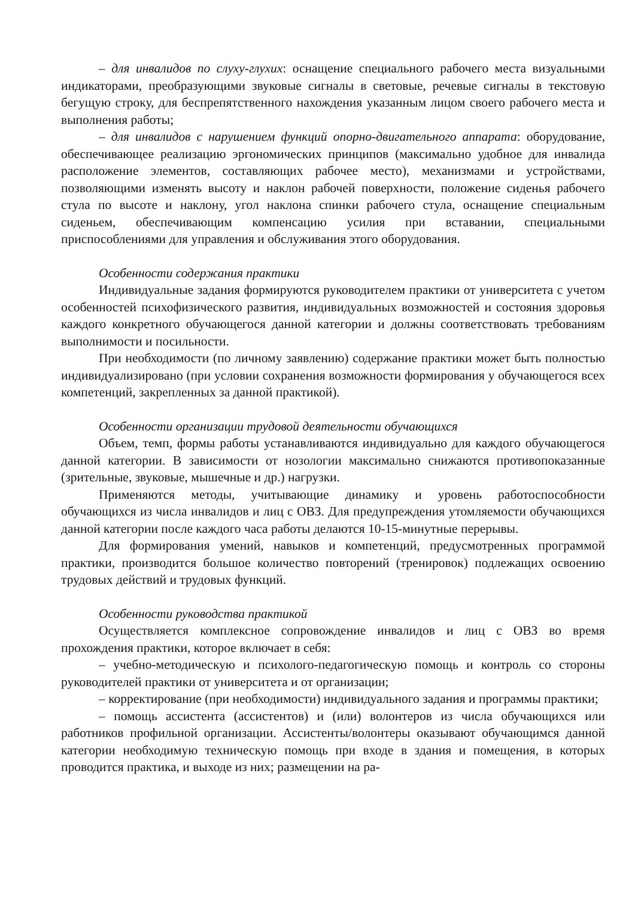– для инвалидов по слуху-глухих: оснащение специального рабочего места визуальными индикаторами, преобразующими звуковые сигналы в световые, речевые сигналы в текстовую бегущую строку, для беспрепятственного нахождения указанным лицом своего рабочего места и выполнения работы;
– для инвалидов с нарушением функций опорно-двигательного аппарата: оборудование, обеспечивающее реализацию эргономических принципов (максимально удобное для инвалида расположение элементов, составляющих рабочее место), механизмами и устройствами, позволяющими изменять высоту и наклон рабочей поверхности, положение сиденья рабочего стула по высоте и наклону, угол наклона спинки рабочего стула, оснащение специальным сиденьем, обеспечивающим компенсацию усилия при вставании, специальными приспособлениями для управления и обслуживания этого оборудования.
Особенности содержания практики
Индивидуальные задания формируются руководителем практики от университета с учетом особенностей психофизического развития, индивидуальных возможностей и состояния здоровья каждого конкретного обучающегося данной категории и должны соответствовать требованиям выполнимости и посильности.
При необходимости (по личному заявлению) содержание практики может быть полностью индивидуализировано (при условии сохранения возможности формирования у обучающегося всех компетенций, закрепленных за данной практикой).
Особенности организации трудовой деятельности обучающихся
Объем, темп, формы работы устанавливаются индивидуально для каждого обучающегося данной категории. В зависимости от нозологии максимально снижаются противопоказанные (зрительные, звуковые, мышечные и др.) нагрузки.
Применяются методы, учитывающие динамику и уровень работоспособности обучающихся из числа инвалидов и лиц с ОВЗ. Для предупреждения утомляемости обучающихся данной категории после каждого часа работы делаются 10-15-минутные перерывы.
Для формирования умений, навыков и компетенций, предусмотренных программой практики, производится большое количество повторений (тренировок) подлежащих освоению трудовых действий и трудовых функций.
Особенности руководства практикой
Осуществляется комплексное сопровождение инвалидов и лиц с ОВЗ во время прохождения практики, которое включает в себя:
– учебно-методическую и психолого-педагогическую помощь и контроль со стороны руководителей практики от университета и от организации;
– корректирование (при необходимости) индивидуального задания и программы практики;
– помощь ассистента (ассистентов) и (или) волонтеров из числа обучающихся или работников профильной организации. Ассистенты/волонтеры оказывают обучающимся данной категории необходимую техническую помощь при входе в здания и помещения, в которых проводится практика, и выходе из них; размещении на ра-